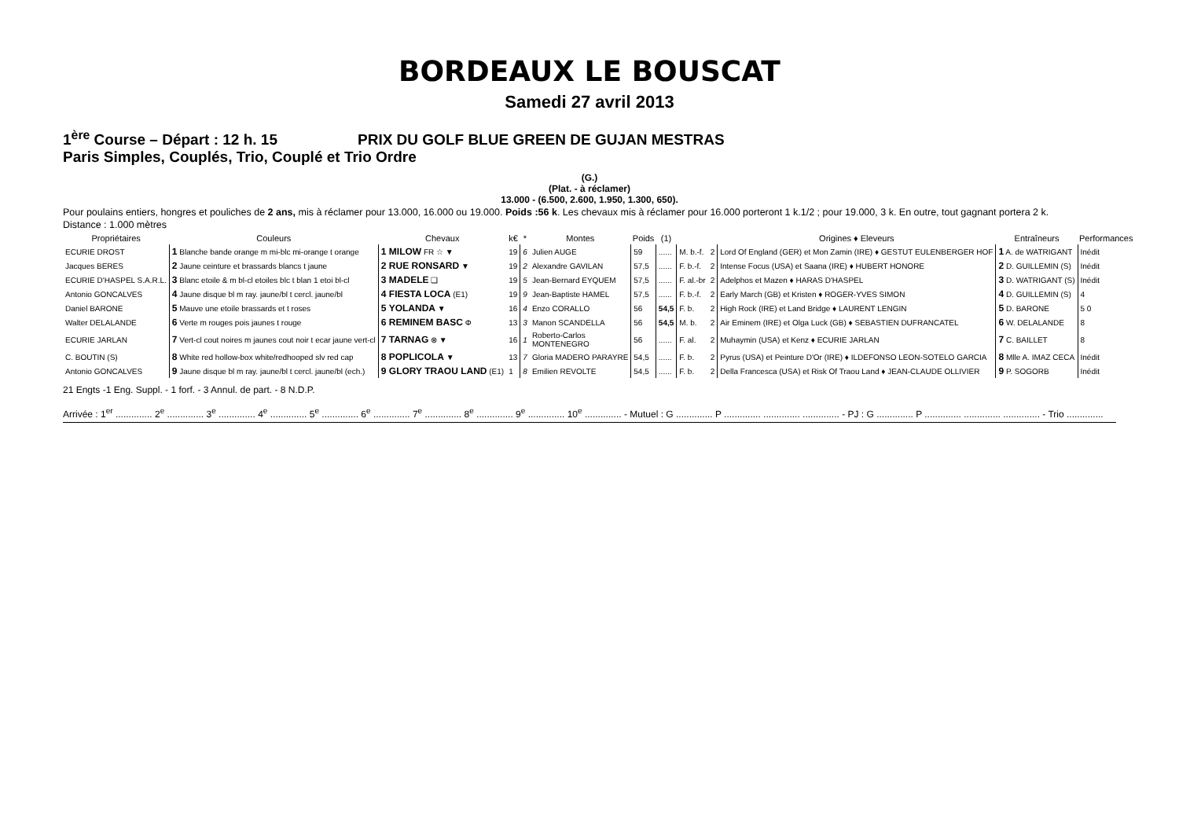BORDEAUX LE BOUSCAT
Samedi 27 avril 2013
1<sup>ère</sup> Course – Départ : 12 h. 15 PRIX DU GOLF BLUE GREEN DE GUJAN MESTRAS
Paris Simples, Couplés, Trio, Couplé et Trio Ordre
(G.)
(Plat. - à réclamer)
13.000 - (6.500, 2.600, 1.950, 1.300, 650).
Pour poulains entiers, hongres et pouliches de 2 ans, mis à réclamer pour 13.000, 16.000 ou 19.000. Poids :56 k. Les chevaux mis à réclamer pour 16.000 porteront 1 k.1/2 ; pour 19.000, 3 k. En outre, tout gagnant portera 2 k.
Distance : 1.000 mètres
| Propriétaires | Couleurs | Chevaux | k€ | * | Montes | Poids | (1) | | | Origines ♦ Eleveurs | Entraîneurs | Performances |
| --- | --- | --- | --- | --- | --- | --- | --- | --- | --- | --- | --- | --- |
| ECURIE DROST | 1 Blanche bande orange m mi-blc mi-orange t orange | 1 MILOW FR ☆ ▼ | 19 | 6 | Julien AUGE | 59 | ...... | M. b.-f. | 2 | Lord Of England (GER) et Mon Zamin (IRE) ♦ GESTUT EULENBERGER HOF | 1 A. de WATRIGANT | Inédit |
| Jacques BERES | 2 Jaune ceinture et brassards blancs t jaune | 2 RUE RONSARD ▼ | 19 | 2 | Alexandre GAVILAN | 57,5 | ...... | F. b.-f. | 2 | Intense Focus (USA) et Saana (IRE) ♦ HUBERT HONORE | 2 D. GUILLEMIN (S) | Inédit |
| ECURIE D'HASPEL S.A.R.L. | 3 Blanc etoile & m bl-cl etoiles blc t blan 1 etoi bl-cl | 3 MADELE ❑ | 19 | 5 | Jean-Bernard EYQUEM | 57,5 | ...... | F. al.-br | 2 | Adelphos et Mazen ♦ HARAS D'HASPEL | 3 D. WATRIGANT (S) | Inédit |
| Antonio GONCALVES | 4 Jaune disque bl m ray. jaune/bl t cercl. jaune/bl | 4 FIESTA LOCA (E1) | 19 | 9 | Jean-Baptiste HAMEL | 57,5 | ...... | F. b.-f. | 2 | Early March (GB) et Kristen ♦ ROGER-YVES SIMON | 4 D. GUILLEMIN (S) | 4 |
| Daniel BARONE | 5 Mauve une etoile brassards et t roses | 5 YOLANDA ▼ | 16 | 4 | Enzo CORALLO | 56 | 54,5 | F. b. | 2 | High Rock (IRE) et Land Bridge ♦ LAURENT LENGIN | 5 D. BARONE | 5 0 |
| Walter DELALANDE | 6 Verte m rouges pois jaunes t rouge | 6 REMINEM BASC Φ | 13 | 3 | Manon SCANDELLA | 56 | 54,5 | M. b. | 2 | Air Eminem (IRE) et Olga Luck (GB) ♦ SEBASTIEN DUFRANCATEL | 6 W. DELALANDE | 8 |
| ECURIE JARLAN | 7 Vert-cl cout noires m jaunes cout noir t ecar jaune vert-cl | 7 TARNAG ⊗ ▼ | 16 | 1 | Roberto-Carlos MONTENEGRO | 56 | ...... | F. al. | 2 | Muhaymin (USA) et Kenz ♦ ECURIE JARLAN | 7 C. BAILLET | 8 |
| C. BOUTIN (S) | 8 White red hollow-box white/redhooped slv red cap | 8 POPLICOLA ▼ | 13 | 7 | Gloria MADERO PARAYRE | 54,5 | ...... | F. b. | 2 | Pyrus (USA) et Peinture D'Or (IRE) ♦ ILDEFONSO LEON-SOTELO GARCIA | 8 Mlle A. IMAZ CECA | Inédit |
| Antonio GONCALVES | 9 Jaune disque bl m ray. jaune/bl t cercl. jaune/bl (ech.) | 9 GLORY TRAOU LAND (E1) | 1 | 8 | Emilien REVOLTE | 54,5 | ...... | F. b. | 2 | Della Francesca (USA) et Risk Of Traou Land ♦ JEAN-CLAUDE OLLIVIER | 9 P. SOGORB | Inédit |
21 Engts -1 Eng. Suppl. - 1 forf. - 3 Annul. de part. - 8 N.D.P.
Arrivée : 1<sup>er</sup> .............. 2<sup>e</sup> .............. 3<sup>e</sup> .............. 4<sup>e</sup> .............. 5<sup>e</sup> .............. 6<sup>e</sup> .............. 7<sup>e</sup> .............. 8<sup>e</sup> .............. 9<sup>e</sup> .............. 10<sup>e</sup> .............. - Mutuel : G .............. P .............. .............. .............. - PJ : G .............. P .............. .............. .............. - Trio ..............